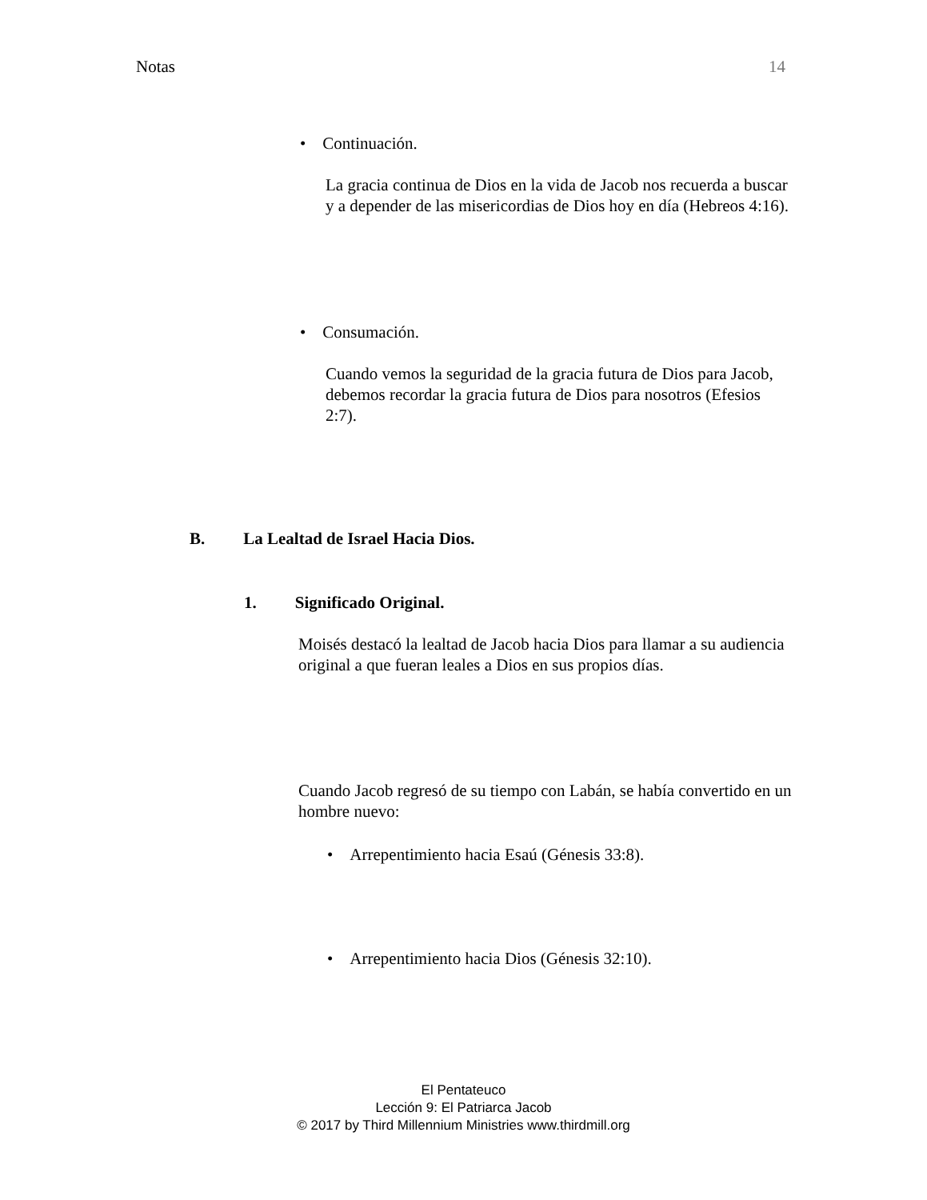Notas 14
• Continuación.
La gracia continua de Dios en la vida de Jacob nos recuerda a buscar y a depender de las misericordias de Dios hoy en día (Hebreos 4:16).
• Consumación.
Cuando vemos la seguridad de la gracia futura de Dios para Jacob, debemos recordar la gracia futura de Dios para nosotros (Efesios 2:7).
B. La Lealtad de Israel Hacia Dios.
1. Significado Original.
Moisés destacó la lealtad de Jacob hacia Dios para llamar a su audiencia original a que fueran leales a Dios en sus propios días.
Cuando Jacob regresó de su tiempo con Labán, se había convertido en un hombre nuevo:
• Arrepentimiento hacia Esaú (Génesis 33:8).
• Arrepentimiento hacia Dios (Génesis 32:10).
El Pentateuco
Lección 9: El Patriarca Jacob
© 2017 by Third Millennium Ministries www.thirdmill.org